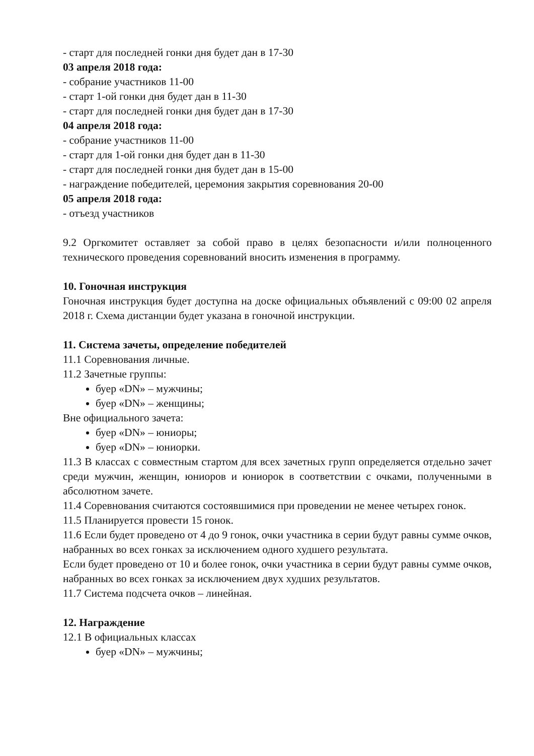- старт для последней гонки дня будет дан в 17-30
03 апреля 2018 года:
- собрание участников 11-00
- старт 1-ой гонки дня будет дан в 11-30
- старт для последней гонки дня будет дан в 17-30
04 апреля 2018 года:
- собрание участников 11-00
- старт для 1-ой гонки дня будет дан в 11-30
- старт для последней гонки дня будет дан в 15-00
- награждение победителей, церемония закрытия соревнования 20-00
05 апреля 2018 года:
- отъезд участников
9.2 Оргкомитет оставляет за собой право в целях безопасности и/или полноценного технического проведения соревнований вносить изменения в программу.
10. Гоночная инструкция
Гоночная инструкция будет доступна на доске официальных объявлений с 09:00 02 апреля 2018 г. Схема дистанции будет указана в гоночной инструкции.
11. Система зачеты, определение победителей
11.1 Соревнования личные.
11.2 Зачетные группы:
буер «DN» – мужчины;
буер «DN» – женщины;
Вне официального зачета:
буер «DN» – юниоры;
буер «DN» – юниорки.
11.3 В классах с совместным стартом для всех зачетных групп определяется отдельно зачет среди мужчин, женщин, юниоров и юниорок в соответствии с очками, полученными в абсолютном зачете.
11.4 Соревнования считаются состоявшимися при проведении не менее четырех гонок.
11.5 Планируется провести 15 гонок.
11.6 Если будет проведено от 4 до 9 гонок, очки участника в серии будут равны сумме очков, набранных во всех гонках за исключением одного худшего результата.
Если будет проведено от 10 и более гонок, очки участника в серии будут равны сумме очков, набранных во всех гонках за исключением двух худших результатов.
11.7 Система подсчета очков – линейная.
12. Награждение
12.1 В официальных классах
буер «DN» – мужчины;